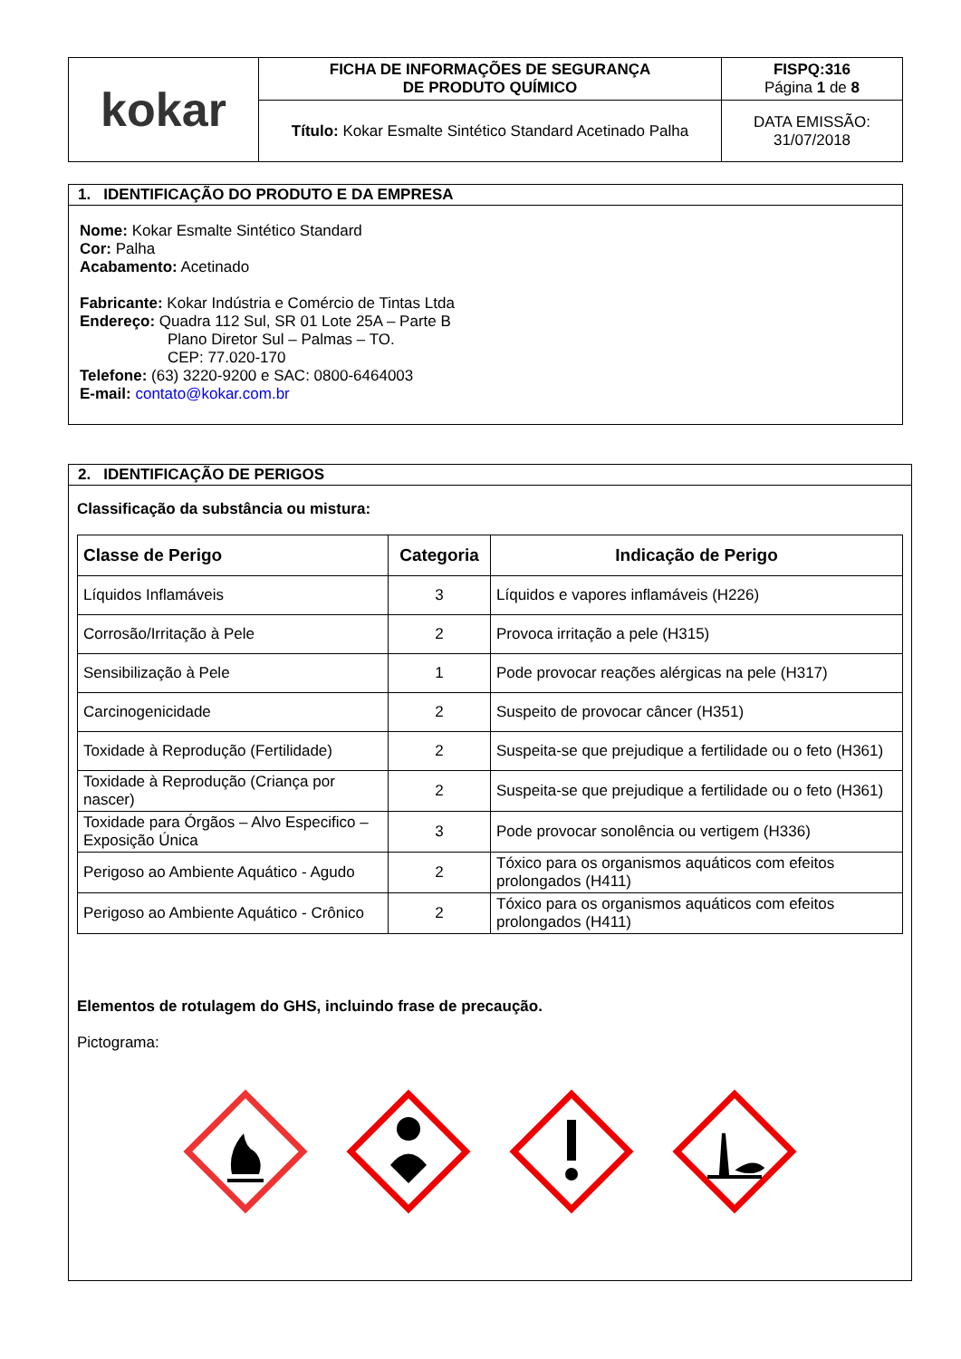| kokar | FICHA DE INFORMAÇÕES DE SEGURANÇA DE PRODUTO QUÍMICO | FISPQ:316 Página 1 de 8 |
| | Título: Kokar Esmalte Sintético Standard Acetinado Palha | DATA EMISSÃO: 31/07/2018 |
1. IDENTIFICAÇÃO DO PRODUTO E DA EMPRESA
Nome: Kokar Esmalte Sintético Standard
Cor: Palha
Acabamento: Acetinado
Fabricante: Kokar Indústria e Comércio de Tintas Ltda
Endereço: Quadra 112 Sul, SR 01 Lote 25A – Parte B
Plano Diretor Sul – Palmas – TO.
CEP: 77.020-170
Telefone: (63) 3220-9200 e SAC: 0800-6464003
E-mail: contato@kokar.com.br
2. IDENTIFICAÇÃO DE PERIGOS
Classificação da substância ou mistura:
| Classe de Perigo | Categoria | Indicação de Perigo |
| --- | --- | --- |
| Líquidos Inflamáveis | 3 | Líquidos e vapores inflamáveis (H226) |
| Corrosão/Irritação à Pele | 2 | Provoca irritação a pele (H315) |
| Sensibilização à Pele | 1 | Pode provocar reações alérgicas na pele (H317) |
| Carcinogenicidade | 2 | Suspeito de provocar câncer (H351) |
| Toxidade à Reprodução (Fertilidade) | 2 | Suspeita-se que prejudique a fertilidade ou o feto (H361) |
| Toxidade à Reprodução (Criança por nascer) | 2 | Suspeita-se que prejudique a fertilidade ou o feto (H361) |
| Toxidade para Órgãos – Alvo Especifico – Exposição Única | 3 | Pode provocar sonolência ou vertigem (H336) |
| Perigoso ao Ambiente Aquático - Agudo | 2 | Tóxico para os organismos aquáticos com efeitos prolongados (H411) |
| Perigoso ao Ambiente Aquático - Crônico | 2 | Tóxico para os organismos aquáticos com efeitos prolongados (H411) |
Elementos de rotulagem do GHS, incluindo frase de precaução.
Pictograma: